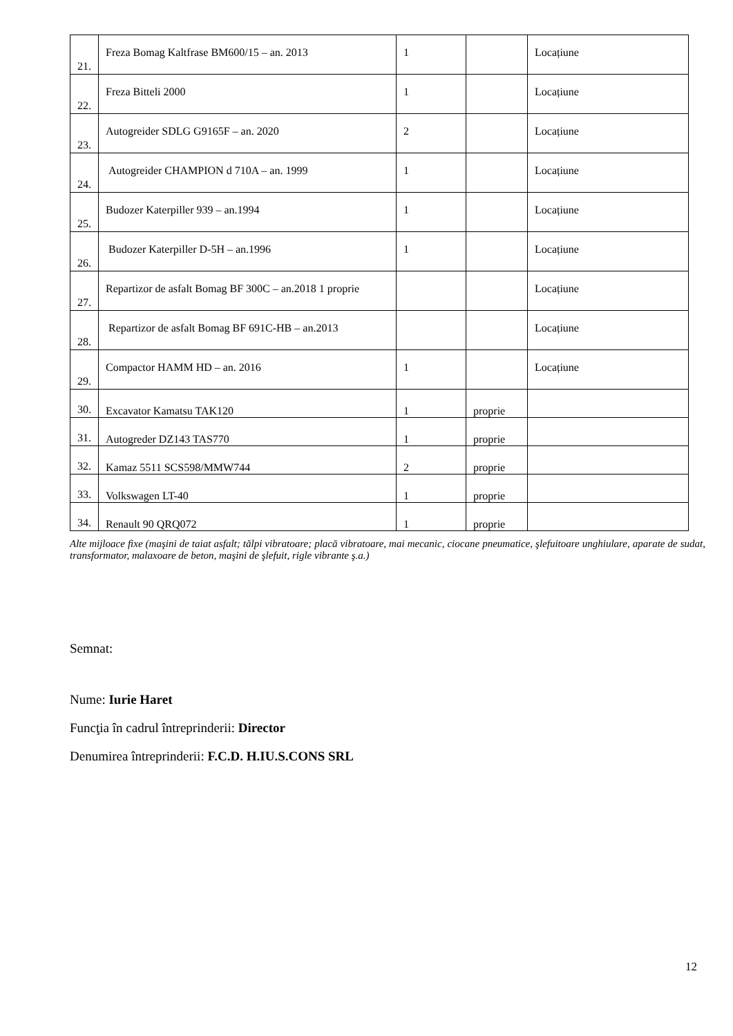| 21. | Freza Bomag Kaltfrase BM600/15 – an. 2013 | 1 | | Locațiune |
| 22. | Freza Bitteli 2000 | 1 | | Locațiune |
| 23. | Autogreider SDLG G9165F – an. 2020 | 2 | | Locațiune |
| 24. | Autogreider CHAMPION d 710A – an. 1999 | 1 | | Locațiune |
| 25. | Budozer Katerpiller 939 – an.1994 | 1 | | Locațiune |
| 26. | Budozer Katerpiller D-5H – an.1996 | 1 | | Locațiune |
| 27. | Repartizor de asfalt Bomag BF 300C – an.2018 1 proprie | | | Locațiune |
| 28. | Repartizor de asfalt Bomag BF 691C-HB – an.2013 | | | Locațiune |
| 29. | Compactor HAMM HD – an. 2016 | 1 | | Locațiune |
| 30. | Excavator Kamatsu TAK120 | 1 | proprie | |
| 31. | Autogreder DZ143 TAS770 | 1 | proprie | |
| 32. | Kamaz 5511 SCS598/MMW744 | 2 | proprie | |
| 33. | Volkswagen LT-40 | 1 | proprie | |
| 34. | Renault 90 QRQ072 | 1 | proprie | |
Alte mijloace fixe (maşini de taiat asfalt; tălpi vibratoare; placă vibratoare, mai mecanic, ciocane pneumatice, şlefuitoare unghiulare, aparate de sudat, transformator, malaxoare de beton, maşini de şlefuit, rigle vibrante ş.a.)
Semnat:
Nume: Iurie Haret
Funcţia în cadrul întreprinderii: Director
Denumirea întreprinderii: F.C.D. H.IU.S.CONS SRL
12